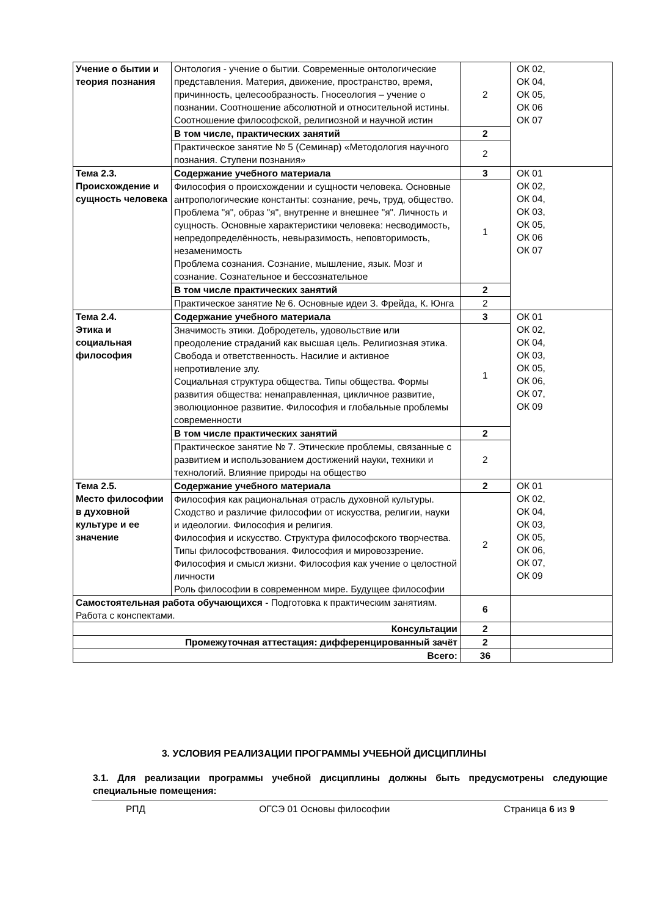| Учение о бытии и теория познания | Онтология - учение о бытии. Современные онтологические представления. Материя, движение, пространство, время, причинность, целесообразность. Гносеология – учение о познании. Соотношение абсолютной и относительной истины. Соотношение философской, религиозной и научной истин | 2 | ОК 02, ОК 04, ОК 05, ОК 06 ОК 07 |
| | В том числе, практических занятий | 2 | |
| | Практическое занятие № 5 (Семинар) «Методология научного познания. Ступени познания» | 2 | |
| Тема 2.3. Происхождение и сущность человека | Содержание учебного материала | 3 | ОК 01 ОК 02, ОК 04, ОК 03, ОК 05, ОК 06 ОК 07 |
| | Философия о происхождении и сущности человека. Основные антропологические константы: сознание, речь, труд, общество. Проблема "я", образ "я", внутренне и внешнее "я". Личность и сущность. Основные характеристики человека: несводимость, непредопределённость, невыразимость, неповторимость, незаменимость Проблема сознания. Сознание, мышление, язык. Мозг и сознание. Сознательное и бессознательное | 1 | |
| | В том числе практических занятий | 2 | |
| | Практическое занятие № 6. Основные идеи З. Фрейда, К. Юнга | 2 | |
| Тема 2.4. Этика и социальная философия | Содержание учебного материала | 3 | ОК 01 ОК 02, ОК 04, ОК 03, ОК 05, ОК 06, ОК 07, ОК 09 |
| | Значимость этики. Добродетель, удовольствие или преодоление страданий как высшая цель. Религиозная этика. Свобода и ответственность. Насилие и активное непротивление злу. Социальная структура общества. Типы общества. Формы развития общества: ненаправленная, цикличное развитие, эволюционное развитие. Философия и глобальные проблемы современности | 1 | |
| | В том числе практических занятий | 2 | |
| | Практическое занятие № 7. Этические проблемы, связанные с развитием и использованием достижений науки, техники и технологий. Влияние природы на общество | 2 | |
| Тема 2.5. Место философии в духовной культуре и ее значение | Содержание учебного материала | 2 | ОК 01 ОК 02, ОК 04, ОК 03, ОК 05, ОК 06, ОК 07, ОК 09 |
| | Философия как рациональная отрасль духовной культуры. Сходство и различие философии от искусства, религии, науки и идеологии. Философия и религия. Философия и искусство. Структура философского творчества. Типы философствования. Философия и мировоззрение. Философия и смысл жизни. Философия как учение о целостной личности Роль философии в современном мире. Будущее философии | 2 | |
| Самостоятельная работа обучающихся - Подготовка к практическим занятиям. Работа с конспектами. | | 6 | |
| Консультации | | 2 | |
| Промежуточная аттестация: дифференцированный зачёт | | 2 | |
| Всего: | | 36 | |
3. УСЛОВИЯ РЕАЛИЗАЦИИ ПРОГРАММЫ УЧЕБНОЙ ДИСЦИПЛИНЫ
3.1. Для реализации программы учебной дисциплины должны быть предусмотрены следующие специальные помещения:
РПД ОГСЭ 01 Основы философии Страница 6 из 9